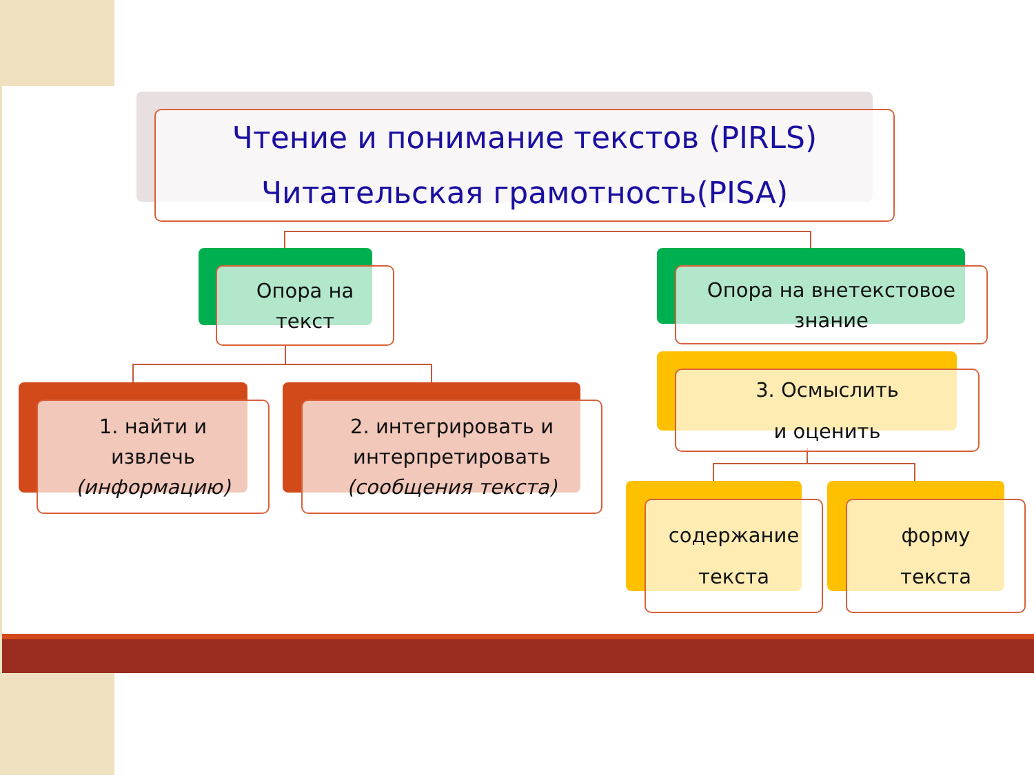Чтение и понимание текстов (PIRLS)
Читательская грамотность(PISA)
Опора на
текст
Опора на внетекстовое
знание
1. найти и
извлечь
(информацию)
2. интегрировать и
интерпретировать
(сообщения текста)
3. Осмыслить
и оценить
содержание
текста
форму
текста